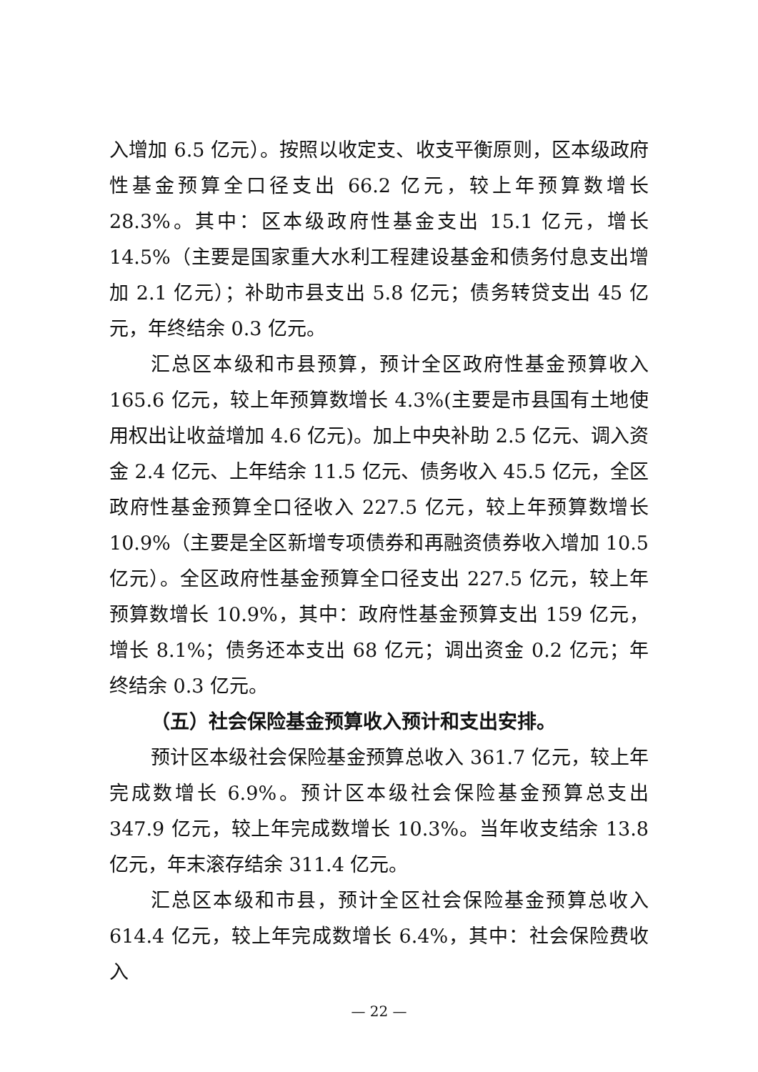入增加 6.5 亿元）。按照以收定支、收支平衡原则，区本级政府性基金预算全口径支出 66.2 亿元，较上年预算数增长 28.3%。其中：区本级政府性基金支出 15.1 亿元，增长 14.5%（主要是国家重大水利工程建设基金和债务付息支出增加 2.1 亿元）；补助市县支出 5.8 亿元；债务转贷支出 45 亿元，年终结余 0.3 亿元。
汇总区本级和市县预算，预计全区政府性基金预算收入 165.6 亿元，较上年预算数增长 4.3%(主要是市县国有土地使用权出让收益增加 4.6 亿元)。加上中央补助 2.5 亿元、调入资金 2.4 亿元、上年结余 11.5 亿元、债务收入 45.5 亿元，全区政府性基金预算全口径收入 227.5 亿元，较上年预算数增长 10.9%（主要是全区新增专项债券和再融资债券收入增加 10.5 亿元）。全区政府性基金预算全口径支出 227.5 亿元，较上年预算数增长 10.9%，其中：政府性基金预算支出 159 亿元，增长 8.1%；债务还本支出 68 亿元；调出资金 0.2 亿元；年终结余 0.3 亿元。
（五）社会保险基金预算收入预计和支出安排。
预计区本级社会保险基金预算总收入 361.7 亿元，较上年完成数增长 6.9%。预计区本级社会保险基金预算总支出 347.9 亿元，较上年完成数增长 10.3%。当年收支结余 13.8 亿元，年末滚存结余 311.4 亿元。
汇总区本级和市县，预计全区社会保险基金预算总收入 614.4 亿元，较上年完成数增长 6.4%，其中：社会保险费收入
— 22 —